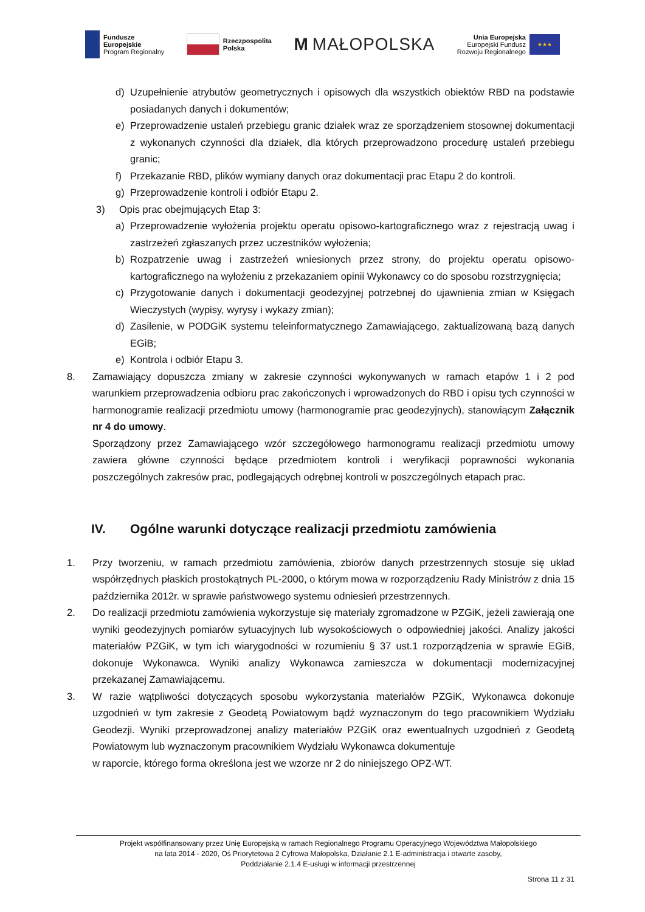Fundusze
Europejskie
Program Regionalny
Rzeczpospolita
Polska
M MAŁOPOLSKA
Unia Europejska
Europejski Fundusz
Rozwoju Regionalnego
★★★
d) Uzupełnienie atrybutów geometrycznych i opisowych dla wszystkich obiektów RBD na podstawie posiadanych danych i dokumentów;
e) Przeprowadzenie ustaleń przebiegu granic działek wraz ze sporządzeniem stosownej dokumentacji z wykonanych czynności dla działek, dla których przeprowadzono procedurę ustaleń przebiegu granic;
f) Przekazanie RBD, plików wymiany danych oraz dokumentacji prac Etapu 2 do kontroli.
g) Przeprowadzenie kontroli i odbiór Etapu 2.
3) Opis prac obejmujących Etap 3:
a) Przeprowadzenie wyłożenia projektu operatu opisowo-kartograficznego wraz z rejestracją uwag i zastrzeżeń zgłaszanych przez uczestników wyłożenia;
b) Rozpatrzenie uwag i zastrzeżeń wniesionych przez strony, do projektu operatu opisowo-kartograficznego na wyłożeniu z przekazaniem opinii Wykonawcy co do sposobu rozstrzygnięcia;
c) Przygotowanie danych i dokumentacji geodezyjnej potrzebnej do ujawnienia zmian w Księgach Wieczystych (wypisy, wyrysy i wykazy zmian);
d) Zasilenie, w PODGiK systemu teleinformatycznego Zamawiającego, zaktualizowaną bazą danych EGiB;
e) Kontrola i odbiór Etapu 3.
8. Zamawiający dopuszcza zmiany w zakresie czynności wykonywanych w ramach etapów 1 i 2 pod warunkiem przeprowadzenia odbioru prac zakończonych i wprowadzonych do RBD i opisu tych czynności w harmonogramie realizacji przedmiotu umowy (harmonogramie prac geodezyjnych), stanowiącym Załącznik nr 4 do umowy.
Sporządzony przez Zamawiającego wzór szczegółowego harmonogramu realizacji przedmiotu umowy zawiera główne czynności będące przedmiotem kontroli i weryfikacji poprawności wykonania poszczególnych zakresów prac, podlegających odrębnej kontroli w poszczególnych etapach prac.
IV. Ogólne warunki dotyczące realizacji przedmiotu zamówienia
1. Przy tworzeniu, w ramach przedmiotu zamówienia, zbiorów danych przestrzennych stosuje się układ współrzędnych płaskich prostokątnych PL-2000, o którym mowa w rozporządzeniu Rady Ministrów z dnia 15 października 2012r. w sprawie państwowego systemu odniesień przestrzennych.
2. Do realizacji przedmiotu zamówienia wykorzystuje się materiały zgromadzone w PZGiK, jeżeli zawierają one wyniki geodezyjnych pomiarów sytuacyjnych lub wysokościowych o odpowiedniej jakości. Analizy jakości materiałów PZGiK, w tym ich wiarygodności w rozumieniu § 37 ust.1 rozporządzenia w sprawie EGiB, dokonuje Wykonawca. Wyniki analizy Wykonawca zamieszcza w dokumentacji modernizacyjnej przekazanej Zamawiającemu.
3. W razie wątpliwości dotyczących sposobu wykorzystania materiałów PZGiK, Wykonawca dokonuje uzgodnień w tym zakresie z Geodetą Powiatowym bądź wyznaczonym do tego pracownikiem Wydziału Geodezji. Wyniki przeprowadzonej analizy materiałów PZGiK oraz ewentualnych uzgodnień z Geodetą Powiatowym lub wyznaczonym pracownikiem Wydziału Wykonawca dokumentuje
w raporcie, którego forma określona jest we wzorze nr 2 do niniejszego OPZ-WT.
Projekt współfinansowany przez Unię Europejską w ramach Regionalnego Programu Operacyjnego Województwa Małopolskiego
na lata 2014 - 2020, Oś Priorytetowa 2 Cyfrowa Małopolska, Działanie 2.1 E-administracja i otwarte zasoby,
Poddziałanie 2.1.4 E-usługi w informacji przestrzennej
Strona 11 z 31